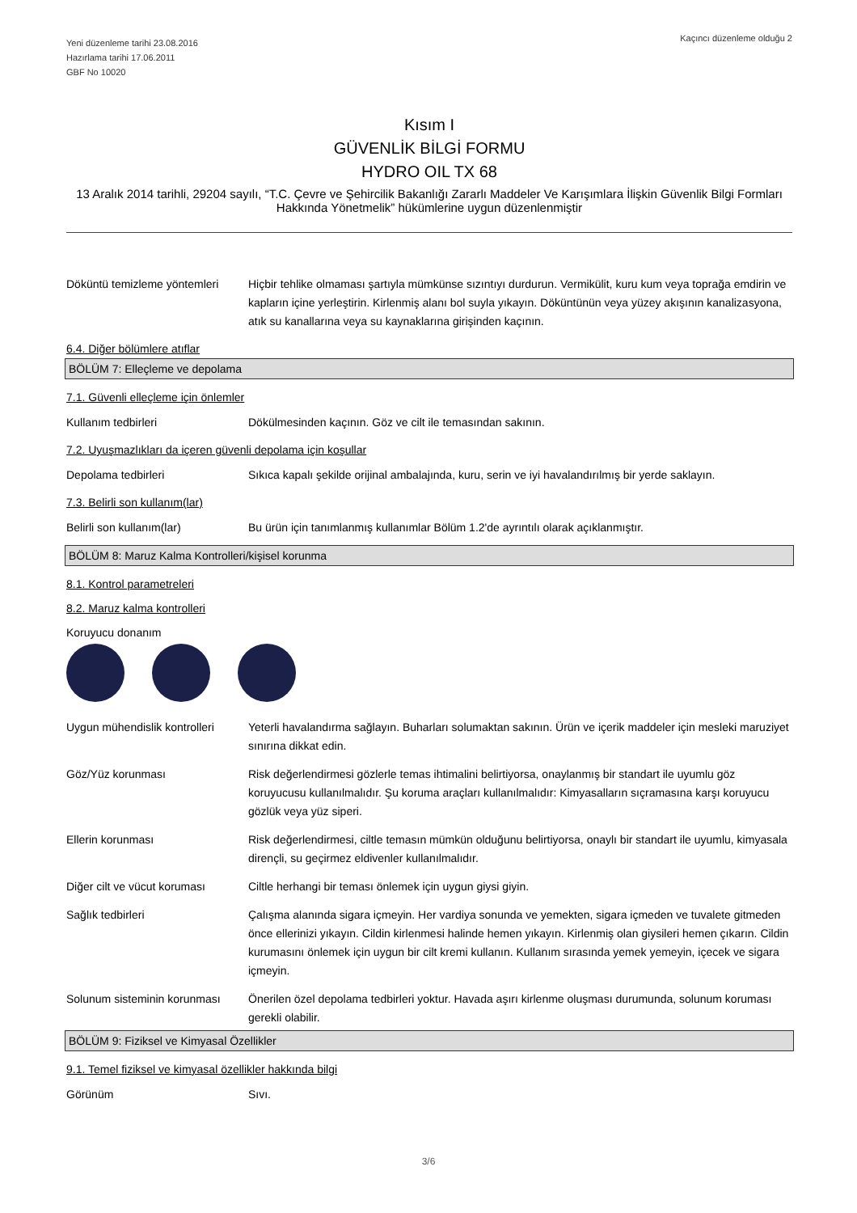Yeni düzenleme tarihi 23.08.2016
Hazırlama tarihi 17.06.2011
GBF No 10020
Kaçıncı düzenleme olduğu 2
Kısım I
GÜVENLİK BİLGİ FORMU
HYDRO OIL TX 68
13 Aralık 2014 tarihli, 29204 sayılı, “T.C. Çevre ve Şehircilik Bakanlığı Zararlı Maddeler Ve Karışımlara İlişkin Güvenlik Bilgi Formları Hakkında Yönetmelik” hükümlerine uygun düzenlenmiştir
Döküntü temizleme yöntemleri
Hiçbir tehlike olmaması şartıyla mümkünse sızıntıyı durdurun. Vermikülit, kuru kum veya toprağa emdirin ve kapların içine yerleştirin. Kirlenmiş alanı bol suyla yıkayın. Döküntünün veya yüzey akışının kanalizasyona, atık su kanallarına veya su kaynaklarına girişinden kaçının.
6.4. Diğer bölümlere atıflar
BÖLÜM 7: Elleçleme ve depolama
7.1. Güvenli elleçleme için önlemler
Kullanım tedbirleri Dökülmesinden kaçının. Göz ve cilt ile temasından sakının.
7.2. Uyuşmazlıkları da içeren güvenli depolama için koşullar
Depolama tedbirleri Sıkıca kapalı şekilde orijinal ambalajında, kuru, serin ve iyi havalandırılmış bir yerde saklayın.
7.3. Belirli son kullanım(lar)
Belirli son kullanım(lar) Bu ürün için tanımlanmış kullanımlar Bölüm 1.2'de ayrıntılı olarak açıklanmıştır.
BÖLÜM 8: Maruz Kalma Kontrolleri/kişisel korunma
8.1. Kontrol parametreleri
8.2. Maruz kalma kontrolleri
Koruyucu donanım
Uygun mühendislik kontrolleri
Yeterli havalandırma sağlayın. Buharları solumaktan sakının. Ürün ve içerik maddeler için mesleki maruziyet sınırına dikkat edin.
Göz/Yüz korunması Risk değerlendirmesi gözlerle temas ihtimalini belirtiyorsa, onaylanmış bir standart ile uyumlu göz koruyucusu kullanılmalıdır. Şu koruma araçları kullanılmalıdır: Kimyasalların sıçramasına karşı koruyucu gözlük veya yüz siperi.
Ellerin korunması Risk değerlendirmesi, ciltle temasın mümkün olduğunu belirtiyorsa, onaylı bir standart ile uyumlu, kimyasala dirençli, su geçirmez eldivenler kullanılmalıdır.
Diğer cilt ve vücut koruması
Ciltle herhangi bir teması önlemek için uygun giysi giyin.
Sağlık tedbirleri Çalışma alanında sigara içmeyin. Her vardiya sonunda ve yemekten, sigara içmeden ve tuvalete gitmeden önce ellerinizi yıkayın. Cildin kirlenmesi halinde hemen yıkayın. Kirlenmiş olan giysileri hemen çıkarın. Cildin kurumasını önlemek için uygun bir cilt kremi kullanın. Kullanım sırasında yemek yemeyin, içecek ve sigara içmeyin.
Solunum sisteminin korunması
Önerilen özel depolama tedbirleri yoktur. Havada aşırı kirlenme oluşması durumunda, solunum koruması gerekli olabilir.
BÖLÜM 9: Fiziksel ve Kimyasal Özellikler
9.1. Temel fiziksel ve kimyasal özellikler hakkında bilgi
Görünüm Sıvı.
3/6